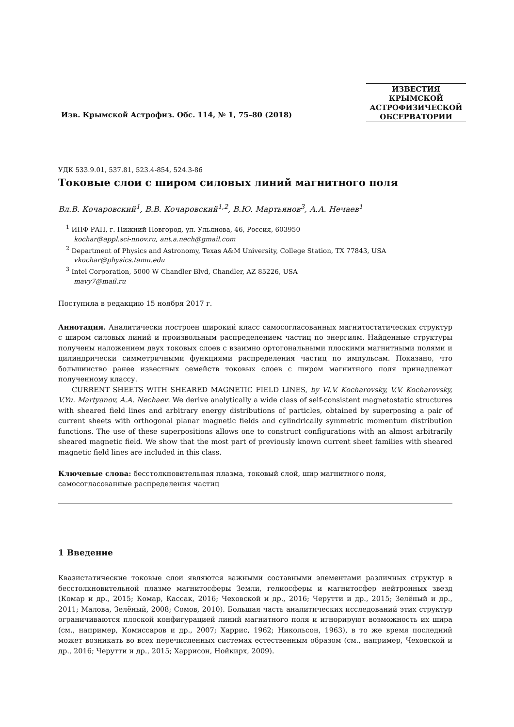Изв. Крымской Астрофиз. Обс. 114, № 1, 75–80 (2018)
ИЗВЕСТИЯ
КРЫМСКОЙ
АСТРОФИЗИЧЕСКОЙ
ОБСЕРВАТОРИИ
УДК 533.9.01, 537.81, 523.4-854, 524.3-86
Токовые слои с широм силовых линий магнитного поля
Вл.В. Кочаровский<sup>1</sup>, В.В. Кочаровский<sup>1,2</sup>, В.Ю. Мартьянов<sup>3</sup>, А.А. Нечаев<sup>1</sup>
<sup>1</sup> ИПФ РАН, г. Нижний Новгород, ул. Ульянова, 46, Россия, 603950
kochar@appl.sci-nnov.ru, ant.a.nech@gmail.com
<sup>2</sup> Department of Physics and Astronomy, Texas A&M University, College Station, TX 77843, USA
vkochar@physics.tamu.edu
<sup>3</sup> Intel Corporation, 5000 W Chandler Blvd, Chandler, AZ 85226, USA
mavy7@mail.ru
Поступила в редакцию 15 ноября 2017 г.
Аннотация. Аналитически построен широкий класс самосогласованных магнитостатических структур с широм силовых линий и произвольным распределением частиц по энергиям. Найденные структуры получены наложением двух токовых слоев с взаимно ортогональными плоскими магнитными полями и цилиндрически симметричными функциями распределения частиц по импульсам. Показано, что большинство ранее известных семейств токовых слоев с широм магнитного поля принадлежат полученному классу.
CURRENT SHEETS WITH SHEARED MAGNETIC FIELD LINES, by Vl.V. Kocharovsky, V.V. Kocharovsky, V.Yu. Martyanov, A.A. Nechaev. We derive analytically a wide class of self-consistent magnetostatic structures with sheared field lines and arbitrary energy distributions of particles, obtained by superposing a pair of current sheets with orthogonal planar magnetic fields and cylindrically symmetric momentum distribution functions. The use of these superpositions allows one to construct configurations with an almost arbitrarily sheared magnetic field. We show that the most part of previously known current sheet families with sheared magnetic field lines are included in this class.
Ключевые слова: бесстолкновительная плазма, токовый слой, шир магнитного поля, самосогласованные распределения частиц
1 Введение
Квазистатические токовые слои являются важными составными элементами различных структур в бесстолкновительной плазме магнитосферы Земли, гелиосферы и магнитосфер нейтронных звезд (Комар и др., 2015; Комар, Кассак, 2016; Чеховской и др., 2016; Черутти и др., 2015; Зелёный и др., 2011; Малова, Зелёный, 2008; Сомов, 2010). Большая часть аналитических исследований этих структур ограничиваются плоской конфигурацией линий магнитного поля и игнорируют возможность их шира (см., например, Комиссаров и др., 2007; Харрис, 1962; Никольсон, 1963), в то же время последний может возникать во всех перечисленных системах естественным образом (см., например, Чеховской и др., 2016; Черутти и др., 2015; Харрисон, Нойкирх, 2009).